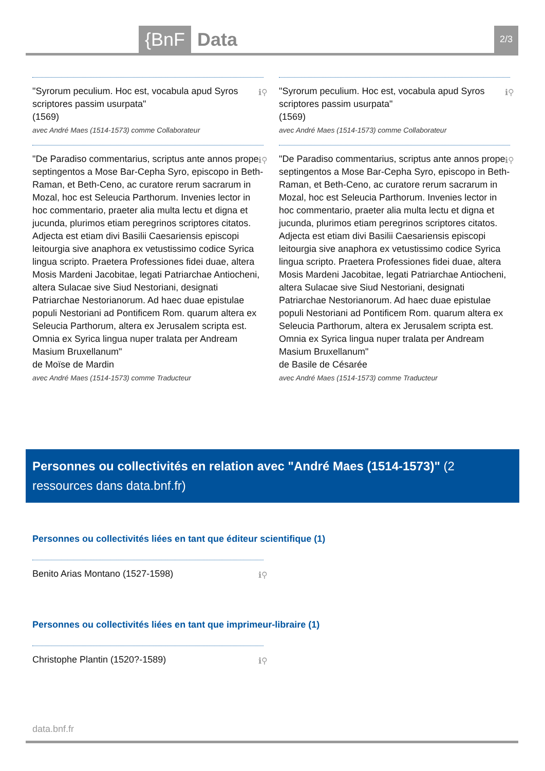{BnF Data 2/3
ℹ⚲ "Syrorum peculium. Hoc est, vocabula apud Syros scriptores passim usurpata"
(1569)
avec André Maes (1514-1573) comme Collaborateur
ℹ⚲ "De Paradiso commentarius, scriptus ante annos prope septingentos a Mose Bar-Cepha Syro, episcopo in Beth-Raman, et Beth-Ceno, ac curatore rerum sacrarum in Mozal, hoc est Seleucia Parthorum. Invenies lector in hoc commentario, praeter alia multa lectu et digna et jucunda, plurimos etiam peregrinos scriptores citatos. Adjecta est etiam divi Basilii Caesariensis episcopi leitourgia sive anaphora ex vetustissimo codice Syrica lingua scripto. Praetera Professiones fidei duae, altera Mosis Mardeni Jacobitae, legati Patriarchae Antiocheni, altera Sulacae sive Siud Nestoriani, designati Patriarchae Nestorianorum. Ad haec duae epistulae populi Nestoriani ad Pontificem Rom. quarum altera ex Seleucia Parthorum, altera ex Jerusalem scripta est. Omnia ex Syrica lingua nuper tralata per Andream Masium Bruxellanum"
de Moïse de Mardin
avec André Maes (1514-1573) comme Traducteur
ℹ⚲ "Syrorum peculium. Hoc est, vocabula apud Syros scriptores passim usurpata"
(1569)
avec André Maes (1514-1573) comme Collaborateur
ℹ⚲ "De Paradiso commentarius, scriptus ante annos prope septingentos a Mose Bar-Cepha Syro, episcopo in Beth-Raman, et Beth-Ceno, ac curatore rerum sacrarum in Mozal, hoc est Seleucia Parthorum. Invenies lector in hoc commentario, praeter alia multa lectu et digna et jucunda, plurimos etiam peregrinos scriptores citatos. Adjecta est etiam divi Basilii Caesariensis episcopi leitourgia sive anaphora ex vetustissimo codice Syrica lingua scripto. Praetera Professiones fidei duae, altera Mosis Mardeni Jacobitae, legati Patriarchae Antiocheni, altera Sulacae sive Siud Nestoriani, designati Patriarchae Nestorianorum. Ad haec duae epistulae populi Nestoriani ad Pontificem Rom. quarum altera ex Seleucia Parthorum, altera ex Jerusalem scripta est. Omnia ex Syrica lingua nuper tralata per Andream Masium Bruxellanum"
de Basile de Césarée
avec André Maes (1514-1573) comme Traducteur
Personnes ou collectivités en relation avec "André Maes (1514-1573)" (2 ressources dans data.bnf.fr)
Personnes ou collectivités liées en tant que éditeur scientifique (1)
ℹ⚲ Benito Arias Montano (1527-1598)
Personnes ou collectivités liées en tant que imprimeur-libraire (1)
ℹ⚲ Christophe Plantin (1520?-1589)
data.bnf.fr